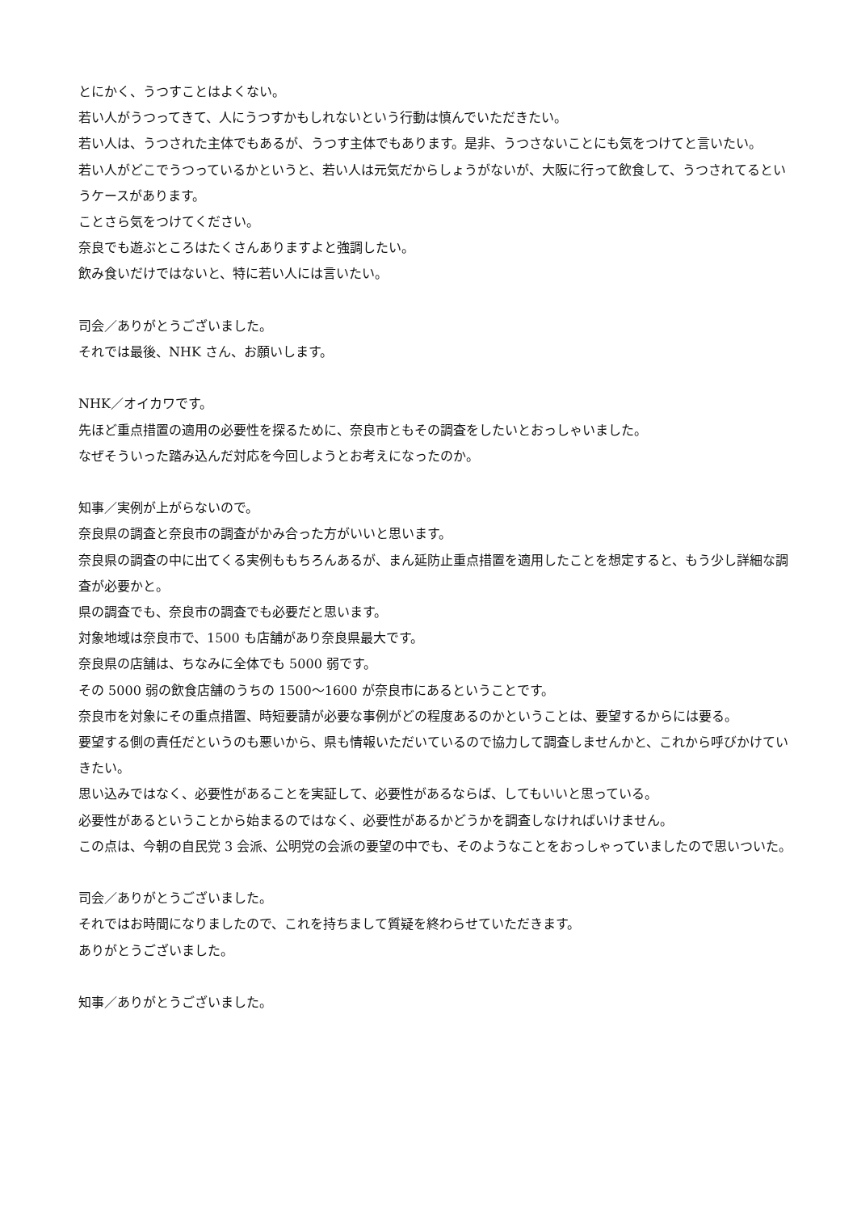とにかく、うつすことはよくない。
若い人がうつってきて、人にうつすかもしれないという行動は慎んでいただきたい。
若い人は、うつされた主体でもあるが、うつす主体でもあります。是非、うつさないことにも気をつけてと言いたい。
若い人がどこでうつっているかというと、若い人は元気だからしょうがないが、大阪に行って飲食して、うつされてるというケースがあります。
ことさら気をつけてください。
奈良でも遊ぶところはたくさんありますよと強調したい。
飲み食いだけではないと、特に若い人には言いたい。
司会／ありがとうございました。
それでは最後、NHK さん、お願いします。
NHK／オイカワです。
先ほど重点措置の適用の必要性を探るために、奈良市ともその調査をしたいとおっしゃいました。
なぜそういった踏み込んだ対応を今回しようとお考えになったのか。
知事／実例が上がらないので。
奈良県の調査と奈良市の調査がかみ合った方がいいと思います。
奈良県の調査の中に出てくる実例ももちろんあるが、まん延防止重点措置を適用したことを想定すると、もう少し詳細な調査が必要かと。
県の調査でも、奈良市の調査でも必要だと思います。
対象地域は奈良市で、1500 も店舗があり奈良県最大です。
奈良県の店舗は、ちなみに全体でも 5000 弱です。
その 5000 弱の飲食店舗のうちの 1500～1600 が奈良市にあるということです。
奈良市を対象にその重点措置、時短要請が必要な事例がどの程度あるのかということは、要望するからには要る。
要望する側の責任だというのも悪いから、県も情報いただいているので協力して調査しませんかと、これから呼びかけていきたい。
思い込みではなく、必要性があることを実証して、必要性があるならば、してもいいと思っている。
必要性があるということから始まるのではなく、必要性があるかどうかを調査しなければいけません。
この点は、今朝の自民党 3 会派、公明党の会派の要望の中でも、そのようなことをおっしゃっていましたので思いついた。
司会／ありがとうございました。
それではお時間になりましたので、これを持ちまして質疑を終わらせていただきます。
ありがとうございました。
知事／ありがとうございました。